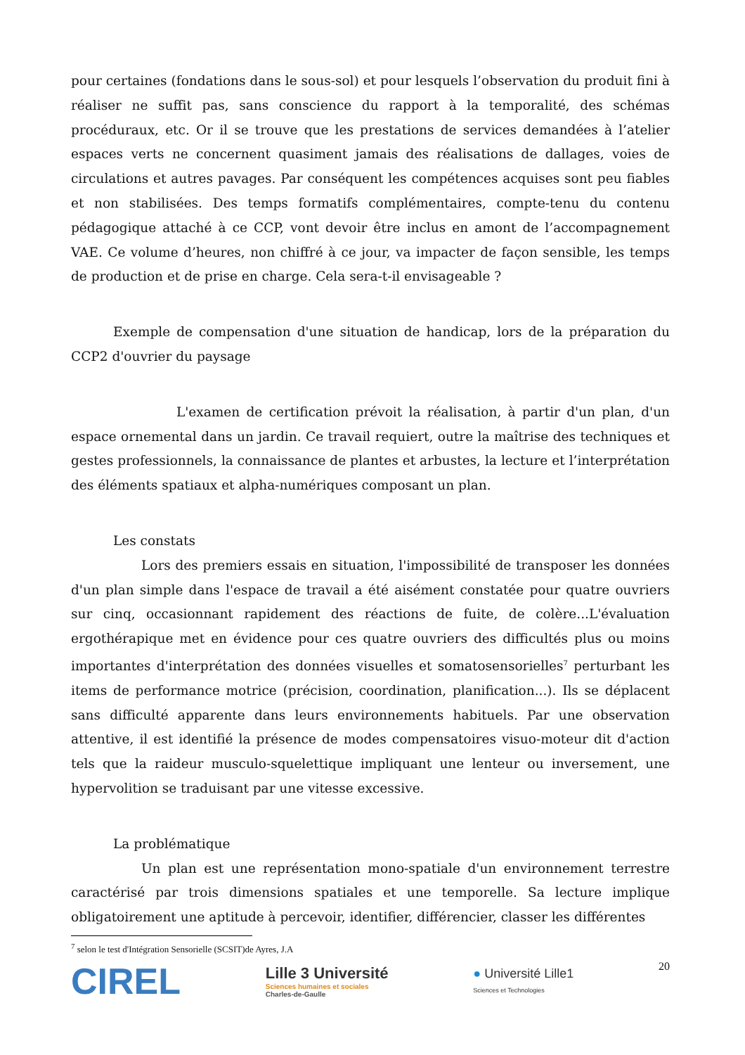pour certaines (fondations dans le sous-sol) et pour lesquels l’observation du produit fini à réaliser ne suffit pas, sans conscience du rapport à la temporalité, des schémas procéduraux, etc. Or il se trouve que les prestations de services demandées à l’atelier espaces verts ne concernent quasiment jamais des réalisations de dallages, voies de circulations et autres pavages. Par conséquent les compétences acquises sont peu fiables et non stabilisées. Des temps formatifs complémentaires, compte-tenu du contenu pédagogique attaché à ce CCP, vont devoir être inclus en amont de l’accompagnement VAE. Ce volume d’heures, non chiffré à ce jour, va impacter de façon sensible, les temps de production et de prise en charge. Cela sera-t-il envisageable ?
Exemple de compensation d'une situation de handicap, lors de la préparation du CCP2 d'ouvrier du paysage
L'examen de certification prévoit la réalisation, à partir d'un plan, d'un espace ornemental dans un jardin. Ce travail requiert, outre la maîtrise des techniques et gestes professionnels, la connaissance de plantes et arbustes, la lecture et l’interprétation des éléments spatiaux et alpha-numériques composant un plan.
Les constats
Lors des premiers essais en situation, l'impossibilité de transposer les données d'un plan simple dans l'espace de travail a été aisément constatée pour quatre ouvriers sur cinq, occasionnant rapidement des réactions de fuite, de colère...L'évaluation ergothérapique met en évidence pour ces quatre ouvriers des difficultés plus ou moins importantes d'interprétation des données visuelles et somatosensorielles<sup>7</sup> perturbant les items de performance motrice (précision, coordination, planification...). Ils se déplacent sans difficulté apparente dans leurs environnements habituels. Par une observation attentive, il est identifié la présence de modes compensatoires visuo-moteur dit d'action tels que la raideur musculo-squelettique impliquant une lenteur ou inversement, une hypervolition se traduisant par une vitesse excessive.
La problématique
Un plan est une représentation mono-spatiale d'un environnement terrestre caractérisé par trois dimensions spatiales et une temporelle. Sa lecture implique obligatoirement une aptitude à percevoir, identifier, différencier, classer les différentes
<sup>7</sup> selon le test d'Intégration Sensorielle (SCSIT)de Ayres, J.A
CIREL
Lille 3 Université
Sciences humaines et sociales
Charles-de-Gaulle
● Université Lille1
Sciences et Technologies
20